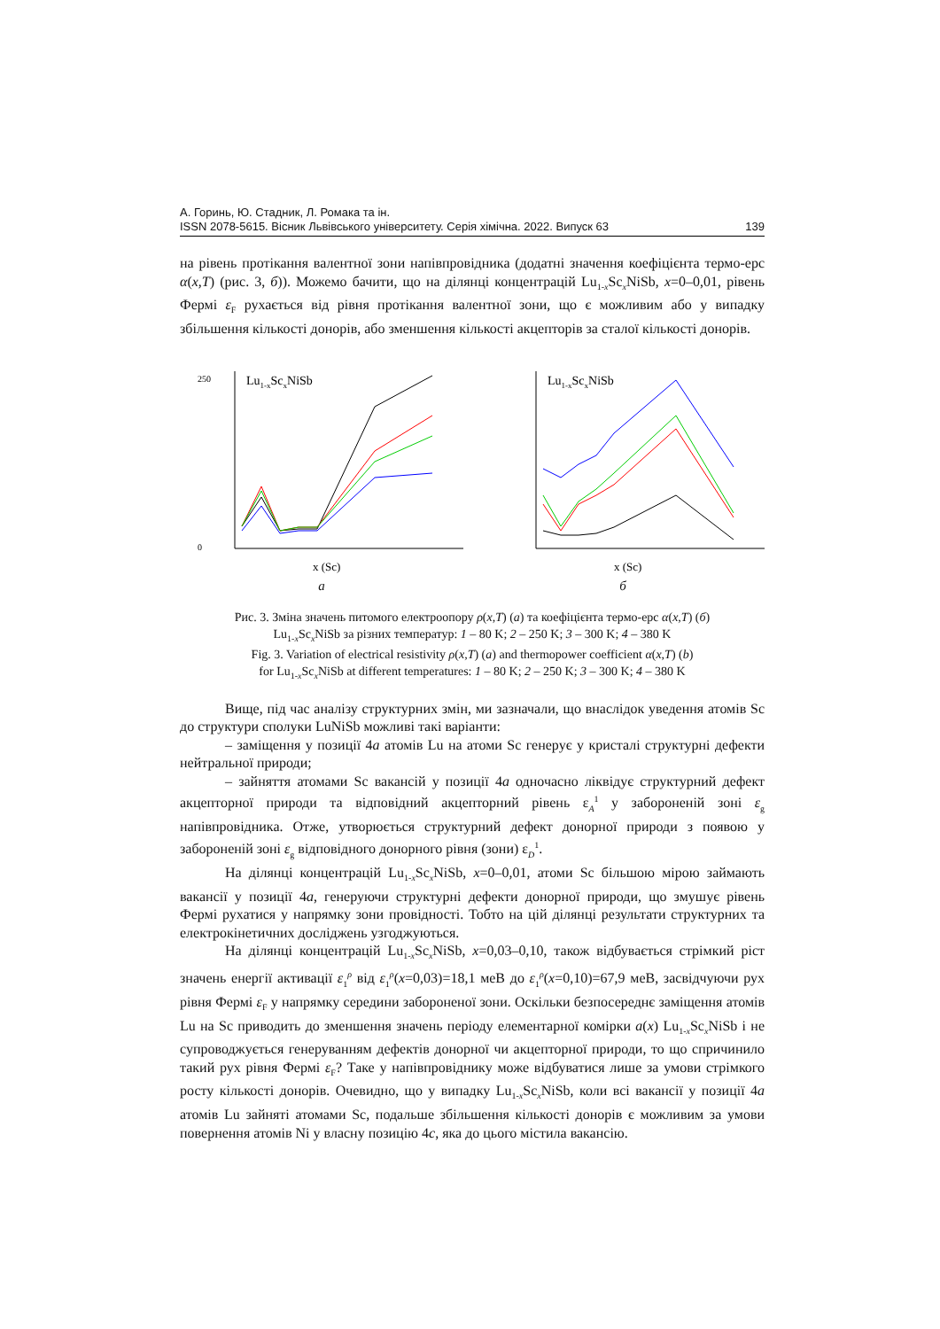А. Горинь, Ю. Стадник, Л. Ромака та ін.
ISSN 2078-5615. Вісник Львівського університету. Серія хімічна. 2022. Випуск 63 139
на рівень протікання валентної зони напівпровідника (додатні значення коефіцієнта термо-ерс α(x,T) (рис. 3, б)). Можемо бачити, що на ділянці концентрацій Lu<sub>1-x</sub>Sc<sub>x</sub>NiSb, x=0–0,01, рівень Фермі ε<sub>F</sub> рухається від рівня протікання валентної зони, що є можливим або у випадку збільшення кількості донорів, або зменшення кількості акцепторів за сталої кількості донорів.
Lu1-xScxNiSb
250
0
x (Sc)
а
Lu1-xScxNiSb
x (Sc)
б
Рис. 3. Зміна значень питомого електроопору ρ(x,T) (а) та коефіцієнта термо-ерс α(x,T) (б)
Lu<sub>1-x</sub>Sc<sub>x</sub>NiSb за різних температур: 1 – 80 K; 2 – 250 K; 3 – 300 K; 4 – 380 K
Fig. 3. Variation of electrical resistivity ρ(x,T) (a) and thermopower coefficient α(x,T) (b)
for Lu<sub>1-x</sub>Sc<sub>x</sub>NiSb at different temperatures: 1 – 80 K; 2 – 250 K; 3 – 300 K; 4 – 380 K
Вище, під час аналізу структурних змін, ми зазначали, що внаслідок уведення атомів Sc до структури сполуки LuNiSb можливі такі варіанти:
– заміщення у позиції 4a атомів Lu на атоми Sc генерує у кристалі структурні дефекти нейтральної природи;
– зайняття атомами Sc вакансій у позиції 4a одночасно ліквідує структурний дефект акцепторної природи та відповідний акцепторний рівень ε<sub>A</sub><sup>1</sup> у забороненій зоні ε<sub>g</sub> напівпровідника. Отже, утворюється структурний дефект донорної природи з появою у забороненій зоні ε<sub>g</sub> відповідного донорного рівня (зони) ε<sub>D</sub><sup>1</sup>.
На ділянці концентрацій Lu<sub>1-x</sub>Sc<sub>x</sub>NiSb, x=0–0,01, атоми Sc більшою мірою займають вакансії у позиції 4a, генеруючи структурні дефекти донорної природи, що змушує рівень Фермі рухатися у напрямку зони провідності. Тобто на цій ділянці результати структурних та електрокінетичних досліджень узгоджуються.
На ділянці концентрацій Lu<sub>1-x</sub>Sc<sub>x</sub>NiSb, x=0,03–0,10, також відбувається стрімкий ріст значень енергії активації ε<sub>1</sub><sup>ρ</sup> від ε<sub>1</sub><sup>ρ</sup>(x=0,03)=18,1 меВ до ε<sub>1</sub><sup>ρ</sup>(x=0,10)=67,9 меВ, засвідчуючи рух рівня Фермі ε<sub>F</sub> у напрямку середини забороненої зони. Оскільки безпосереднє заміщення атомів Lu на Sc приводить до зменшення значень періоду елементарної комірки a(x) Lu<sub>1-x</sub>Sc<sub>x</sub>NiSb і не супроводжується генеруванням дефектів донорної чи акцепторної природи, то що спричинило такий рух рівня Фермі ε<sub>F</sub>? Таке у напівпровіднику може відбуватися лише за умови стрімкого росту кількості донорів. Очевидно, що у випадку Lu<sub>1-x</sub>Sc<sub>x</sub>NiSb, коли всі вакансії у позиції 4a атомів Lu зайняті атомами Sc, подальше збільшення кількості донорів є можливим за умови повернення атомів Ni у власну позицію 4c, яка до цього містила вакансію.